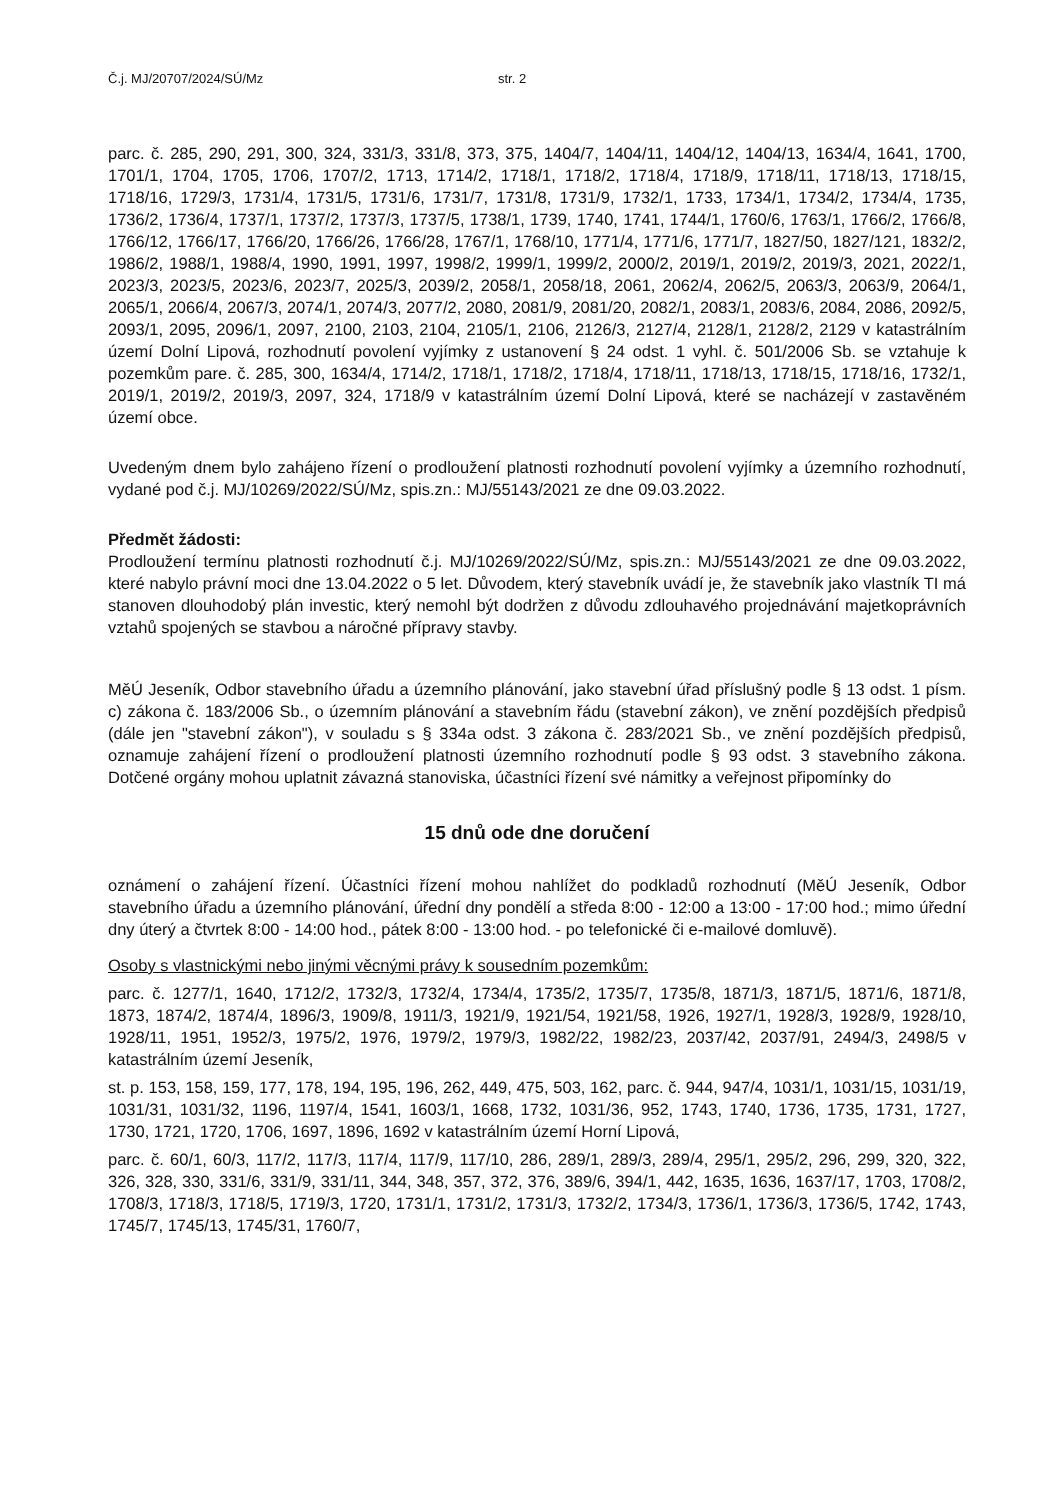Č.j. MJ/20707/2024/SÚ/Mz str. 2
parc. č. 285, 290, 291, 300, 324, 331/3, 331/8, 373, 375, 1404/7, 1404/11, 1404/12, 1404/13, 1634/4, 1641, 1700, 1701/1, 1704, 1705, 1706, 1707/2, 1713, 1714/2, 1718/1, 1718/2, 1718/4, 1718/9, 1718/11, 1718/13, 1718/15, 1718/16, 1729/3, 1731/4, 1731/5, 1731/6, 1731/7, 1731/8, 1731/9, 1732/1, 1733, 1734/1, 1734/2, 1734/4, 1735, 1736/2, 1736/4, 1737/1, 1737/2, 1737/3, 1737/5, 1738/1, 1739, 1740, 1741, 1744/1, 1760/6, 1763/1, 1766/2, 1766/8, 1766/12, 1766/17, 1766/20, 1766/26, 1766/28, 1767/1, 1768/10, 1771/4, 1771/6, 1771/7, 1827/50, 1827/121, 1832/2, 1986/2, 1988/1, 1988/4, 1990, 1991, 1997, 1998/2, 1999/1, 1999/2, 2000/2, 2019/1, 2019/2, 2019/3, 2021, 2022/1, 2023/3, 2023/5, 2023/6, 2023/7, 2025/3, 2039/2, 2058/1, 2058/18, 2061, 2062/4, 2062/5, 2063/3, 2063/9, 2064/1, 2065/1, 2066/4, 2067/3, 2074/1, 2074/3, 2077/2, 2080, 2081/9, 2081/20, 2082/1, 2083/1, 2083/6, 2084, 2086, 2092/5, 2093/1, 2095, 2096/1, 2097, 2100, 2103, 2104, 2105/1, 2106, 2126/3, 2127/4, 2128/1, 2128/2, 2129 v katastrálním území Dolní Lipová, rozhodnutí povolení vyjímky z ustanovení § 24 odst. 1 vyhl. č. 501/2006 Sb. se vztahuje k pozemkům pare. č. 285, 300, 1634/4, 1714/2, 1718/1, 1718/2, 1718/4, 1718/11, 1718/13, 1718/15, 1718/16, 1732/1, 2019/1, 2019/2, 2019/3, 2097, 324, 1718/9 v katastrálním území Dolní Lipová, které se nacházejí v zastavěném území obce.
Uvedeným dnem bylo zahájeno řízení o prodloužení platnosti rozhodnutí povolení vyjímky a územního rozhodnutí, vydané pod č.j. MJ/10269/2022/SÚ/Mz, spis.zn.: MJ/55143/2021 ze dne 09.03.2022.
Předmět žádosti:
Prodloužení termínu platnosti rozhodnutí č.j. MJ/10269/2022/SÚ/Mz, spis.zn.: MJ/55143/2021 ze dne 09.03.2022, které nabylo právní moci dne 13.04.2022 o 5 let. Důvodem, který stavebník uvádí je, že stavebník jako vlastník TI má stanoven dlouhodobý plán investic, který nemohl být dodržen z důvodu zdlouhavého projednávání majetkoprávních vztahů spojených se stavbou a náročné přípravy stavby.
MěÚ Jeseník, Odbor stavebního úřadu a územního plánování, jako stavební úřad příslušný podle § 13 odst. 1 písm. c) zákona č. 183/2006 Sb., o územním plánování a stavebním řádu (stavební zákon), ve znění pozdějších předpisů (dále jen "stavební zákon"), v souladu s § 334a odst. 3 zákona č. 283/2021 Sb., ve znění pozdějších předpisů, oznamuje zahájení řízení o prodloužení platnosti územního rozhodnutí podle § 93 odst. 3 stavebního zákona. Dotčené orgány mohou uplatnit závazná stanoviska, účastníci řízení své námitky a veřejnost připomínky do
15 dnů ode dne doručení
oznámení o zahájení řízení. Účastníci řízení mohou nahlížet do podkladů rozhodnutí (MěÚ Jeseník, Odbor stavebního úřadu a územního plánování, úřední dny pondělí a středa 8:00 - 12:00 a 13:00 - 17:00 hod.; mimo úřední dny úterý a čtvrtek 8:00 - 14:00 hod., pátek 8:00 - 13:00 hod. - po telefonické či e-mailové domluvě).
Osoby s vlastnickými nebo jinými věcnými právy k sousedním pozemkům:
parc. č. 1277/1, 1640, 1712/2, 1732/3, 1732/4, 1734/4, 1735/2, 1735/7, 1735/8, 1871/3, 1871/5, 1871/6, 1871/8, 1873, 1874/2, 1874/4, 1896/3, 1909/8, 1911/3, 1921/9, 1921/54, 1921/58, 1926, 1927/1, 1928/3, 1928/9, 1928/10, 1928/11, 1951, 1952/3, 1975/2, 1976, 1979/2, 1979/3, 1982/22, 1982/23, 2037/42, 2037/91, 2494/3, 2498/5 v katastrálním území Jeseník,
st. p. 153, 158, 159, 177, 178, 194, 195, 196, 262, 449, 475, 503, 162, parc. č. 944, 947/4, 1031/1, 1031/15, 1031/19, 1031/31, 1031/32, 1196, 1197/4, 1541, 1603/1, 1668, 1732, 1031/36, 952, 1743, 1740, 1736, 1735, 1731, 1727, 1730, 1721, 1720, 1706, 1697, 1896, 1692 v katastrálním území Horní Lipová,
parc. č. 60/1, 60/3, 117/2, 117/3, 117/4, 117/9, 117/10, 286, 289/1, 289/3, 289/4, 295/1, 295/2, 296, 299, 320, 322, 326, 328, 330, 331/6, 331/9, 331/11, 344, 348, 357, 372, 376, 389/6, 394/1, 442, 1635, 1636, 1637/17, 1703, 1708/2, 1708/3, 1718/3, 1718/5, 1719/3, 1720, 1731/1, 1731/2, 1731/3, 1732/2, 1734/3, 1736/1, 1736/3, 1736/5, 1742, 1743, 1745/7, 1745/13, 1745/31, 1760/7,